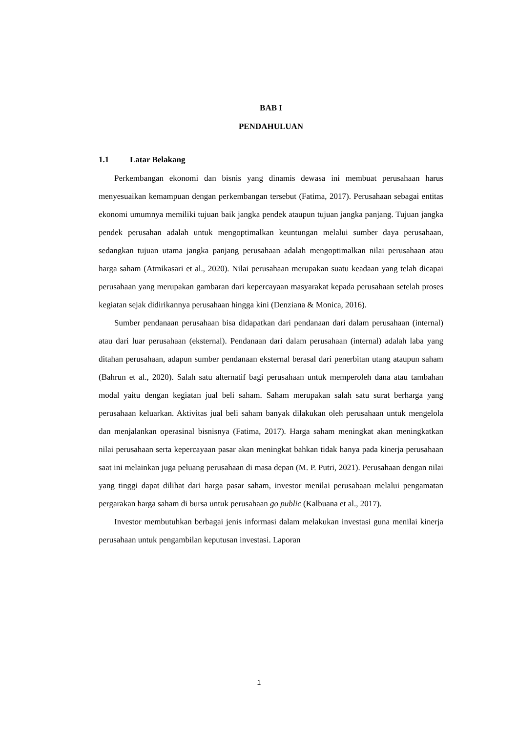BAB I
PENDAHULUAN
1.1 Latar Belakang
Perkembangan ekonomi dan bisnis yang dinamis dewasa ini membuat perusahaan harus menyesuaikan kemampuan dengan perkembangan tersebut (Fatima, 2017). Perusahaan sebagai entitas ekonomi umumnya memiliki tujuan baik jangka pendek ataupun tujuan jangka panjang. Tujuan jangka pendek perusahan adalah untuk mengoptimalkan keuntungan melalui sumber daya perusahaan, sedangkan tujuan utama jangka panjang perusahaan adalah mengoptimalkan nilai perusahaan atau harga saham (Atmikasari et al., 2020). Nilai perusahaan merupakan suatu keadaan yang telah dicapai perusahaan yang merupakan gambaran dari kepercayaan masyarakat kepada perusahaan setelah proses kegiatan sejak didirikannya perusahaan hingga kini (Denziana & Monica, 2016).
Sumber pendanaan perusahaan bisa didapatkan dari pendanaan dari dalam perusahaan (internal) atau dari luar perusahaan (eksternal). Pendanaan dari dalam perusahaan (internal) adalah laba yang ditahan perusahaan, adapun sumber pendanaan eksternal berasal dari penerbitan utang ataupun saham (Bahrun et al., 2020). Salah satu alternatif bagi perusahaan untuk memperoleh dana atau tambahan modal yaitu dengan kegiatan jual beli saham. Saham merupakan salah satu surat berharga yang perusahaan keluarkan. Aktivitas jual beli saham banyak dilakukan oleh perusahaan untuk mengelola dan menjalankan operasinal bisnisnya (Fatima, 2017). Harga saham meningkat akan meningkatkan nilai perusahaan serta kepercayaan pasar akan meningkat bahkan tidak hanya pada kinerja perusahaan saat ini melainkan juga peluang perusahaan di masa depan (M. P. Putri, 2021). Perusahaan dengan nilai yang tinggi dapat dilihat dari harga pasar saham, investor menilai perusahaan melalui pengamatan pergarakan harga saham di bursa untuk perusahaan go public (Kalbuana et al., 2017).
Investor membutuhkan berbagai jenis informasi dalam melakukan investasi guna menilai kinerja perusahaan untuk pengambilan keputusan investasi. Laporan
1